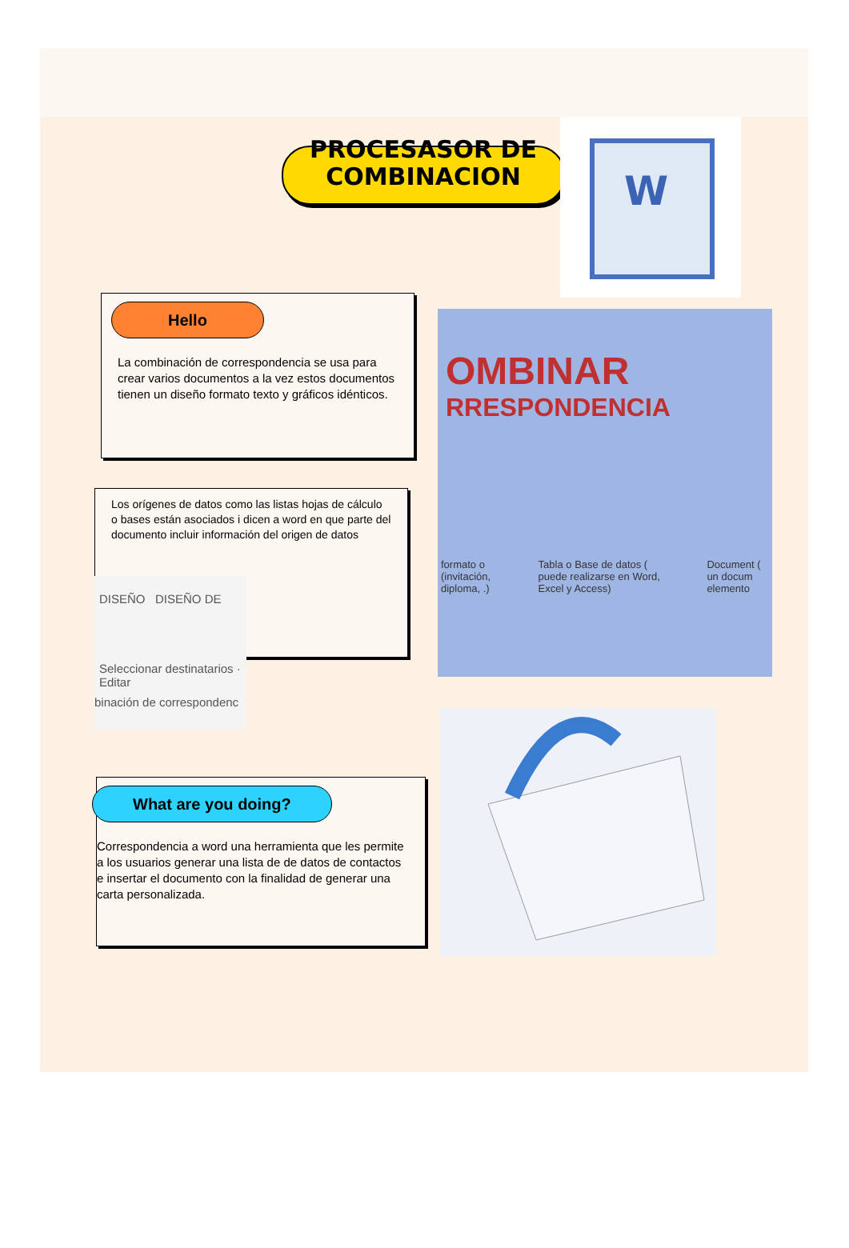PROCESASOR DE COMBINACION
W
Hello
La combinación de correspondencia se usa para crear varios documentos a la vez estos documentos tienen un diseño formato texto y gráficos idénticos.
OMBINAR
RRESPONDENCIA
formato o (invitación, diploma, .) Tabla o Base de datos ( puede realizarse en Word, Excel y Access) Document ( un docum elemento
Los orígenes de datos como las listas hojas de cálculo o bases están asociados i dicen a word en que parte del documento incluir información del origen de datos
DISEÑO DISEÑO DE
Seleccionar destinatarios · Editar
binación de correspondenc
What are you doing?
Correspondencia a word una herramienta que les permite a los usuarios generar una lista de de datos de contactos e insertar el documento con la finalidad de generar una carta personalizada.